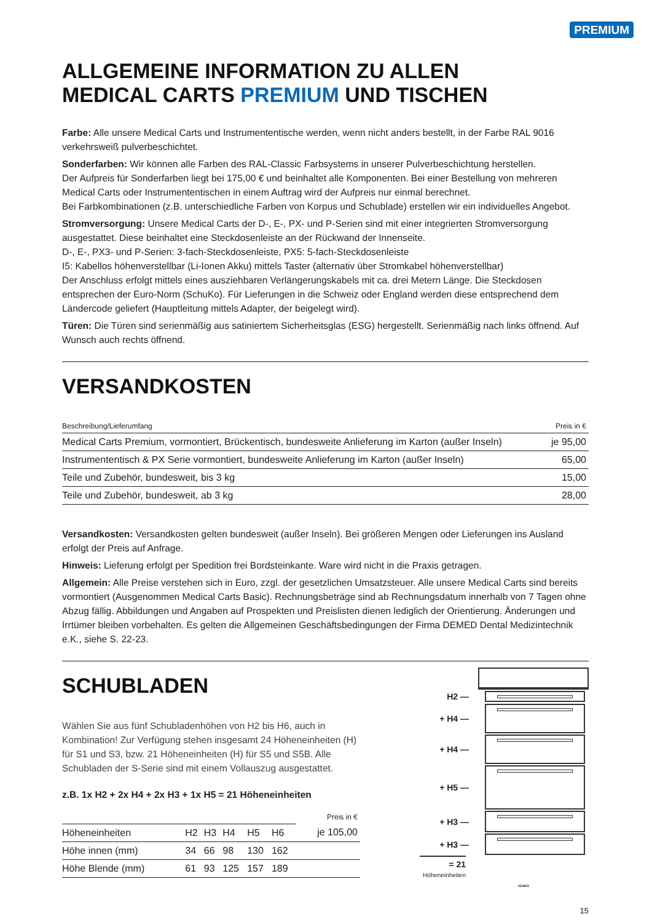PREMIUM
ALLGEMEINE INFORMATION ZU ALLEN
MEDICAL CARTS PREMIUM UND TISCHEN
Farbe: Alle unsere Medical Carts und Instrumententische werden, wenn nicht anders bestellt, in der Farbe RAL 9016 verkehrsweiß pulverbeschichtet.
Sonderfarben: Wir können alle Farben des RAL-Classic Farbsystems in unserer Pulverbeschichtung herstellen.
Der Aufpreis für Sonderfarben liegt bei 175,00 € und beinhaltet alle Komponenten. Bei einer Bestellung von mehreren Medical Carts oder Instrumententischen in einem Auftrag wird der Aufpreis nur einmal berechnet.
Bei Farbkombinationen (z.B. unterschiedliche Farben von Korpus und Schublade) erstellen wir ein individuelles Angebot.
Stromversorgung: Unsere Medical Carts der D-, E-, PX- und P-Serien sind mit einer integrierten Stromversorgung ausgestattet. Diese beinhaltet eine Steckdosenleiste an der Rückwand der Innenseite.
D-, E-, PX3- und P-Serien: 3-fach-Steckdosenleiste, PX5: 5-fach-Steckdosenleiste
I5: Kabellos höhenverstellbar (Li-Ionen Akku) mittels Taster (alternativ über Stromkabel höhenverstellbar)
Der Anschluss erfolgt mittels eines ausziehbaren Verlängerungskabels mit ca. drei Metern Länge. Die Steckdosen entsprechen der Euro-Norm (SchuKo). Für Lieferungen in die Schweiz oder England werden diese entsprechend dem Ländercode geliefert (Hauptleitung mittels Adapter, der beigelegt wird).
Türen: Die Türen sind serienmäßig aus satiniertem Sicherheitsglas (ESG) hergestellt. Serienmäßig nach links öffnend. Auf Wunsch auch rechts öffnend.
VERSANDKOSTEN
| Beschreibung/Lieferumfang | Preis in € |
| --- | --- |
| Medical Carts Premium, vormontiert, Brückentisch, bundesweite Anlieferung im Karton (außer Inseln) | je 95,00 |
| Instrumententisch & PX Serie vormontiert, bundesweite Anlieferung im Karton (außer Inseln) | 65,00 |
| Teile und Zubehör, bundesweit, bis 3 kg | 15,00 |
| Teile und Zubehör, bundesweit, ab 3 kg | 28,00 |
Versandkosten: Versandkosten gelten bundesweit (außer Inseln). Bei größeren Mengen oder Lieferungen ins Ausland erfolgt der Preis auf Anfrage.
Hinweis: Lieferung erfolgt per Spedition frei Bordsteinkante. Ware wird nicht in die Praxis getragen.
Allgemein: Alle Preise verstehen sich in Euro, zzgl. der gesetzlichen Umsatzsteuer. Alle unsere Medical Carts sind bereits vormontiert (Ausgenommen Medical Carts Basic). Rechnungsbeträge sind ab Rechnungsdatum innerhalb von 7 Tagen ohne Abzug fällig. Abbildungen und Angaben auf Prospekten und Preislisten dienen lediglich der Orientierung. Änderungen und Irrtümer bleiben vorbehalten. Es gelten die Allgemeinen Geschäftsbedingungen der Firma DEMED Dental Medizintechnik e.K., siehe S. 22-23.
SCHUBLADEN
Wählen Sie aus fünf Schubladenhöhen von H2 bis H6, auch in Kombination! Zur Verfügung stehen insgesamt 24 Höheneinheiten (H) für S1 und S3, bzw. 21 Höheneinheiten (H) für S5 und S5B. Alle Schubladen der S-Serie sind mit einem Vollauszug ausgestattet.
z.B. 1x H2 + 2x H4 + 2x H3 + 1x H5 = 21 Höheneinheiten
| | | | | | | Preis in € |
| --- | --- | --- | --- | --- | --- | --- |
| Höheneinheiten | H2 | H3 | H4 | H5 | H6 | je 105,00 |
| Höhe innen (mm) | 34 | 66 | 98 | 130 | 162 | |
| Höhe Blende (mm) | 61 | 93 | 125 | 157 | 189 | |
H2 —
+ H4 —
+ H4 —
+ H5 —
+ H3 —
+ H3 —
= 21
Höheneinheiten DEMED
15